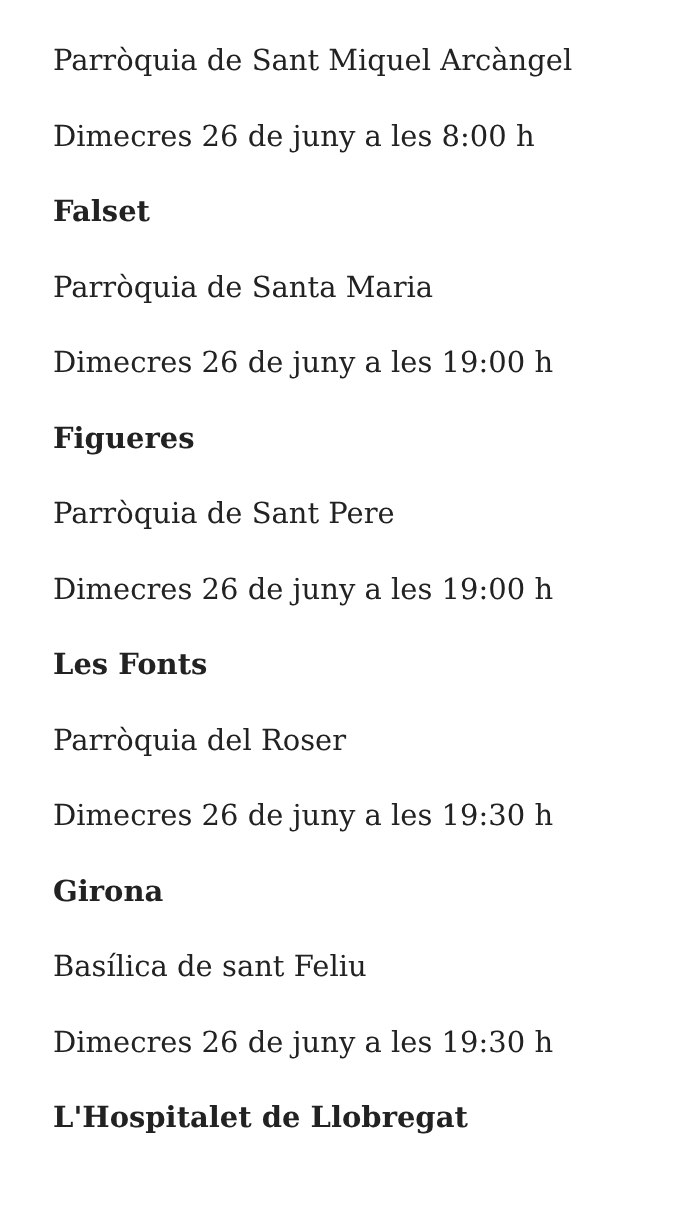Parròquia de Sant Miquel Arcàngel
Dimecres 26 de juny a les 8:00 h
Falset
Parròquia de Santa Maria
Dimecres 26 de juny a les 19:00 h
Figueres
Parròquia de Sant Pere
Dimecres 26 de juny a les 19:00 h
Les Fonts
Parròquia del Roser
Dimecres 26 de juny a les 19:30 h
Girona
Basílica de sant Feliu
Dimecres 26 de juny a les 19:30 h
L'Hospitalet de Llobregat